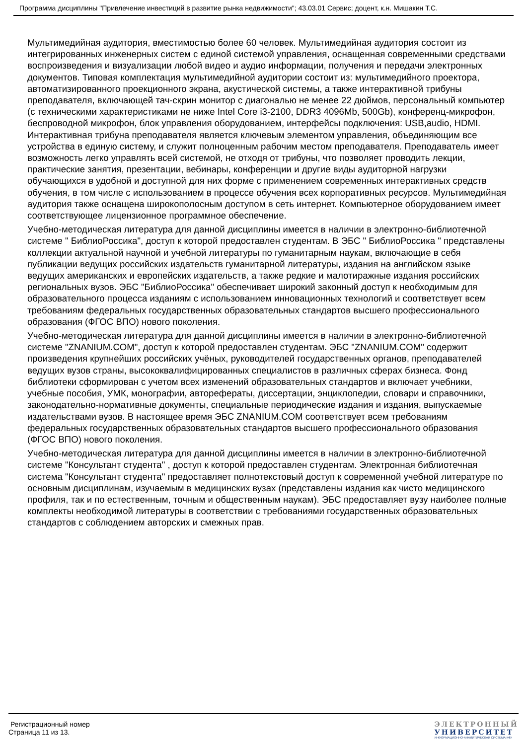Программа дисциплины "Привлечение инвестиций в развитие рынка недвижимости"; 43.03.01 Сервис; доцент, к.н. Мишакин Т.С.
Мультимедийная аудитория, вместимостью более 60 человек. Мультимедийная аудитория состоит из интегрированных инженерных систем с единой системой управления, оснащенная современными средствами воспроизведения и визуализации любой видео и аудио информации, получения и передачи электронных документов. Типовая комплектация мультимедийной аудитории состоит из: мультимедийного проектора, автоматизированного проекционного экрана, акустической системы, а также интерактивной трибуны преподавателя, включающей тач-скрин монитор с диагональю не менее 22 дюймов, персональный компьютер (с техническими характеристиками не ниже Intel Core i3-2100, DDR3 4096Mb, 500Gb), конференц-микрофон, беспроводной микрофон, блок управления оборудованием, интерфейсы подключения: USB,audio, HDMI. Интерактивная трибуна преподавателя является ключевым элементом управления, объединяющим все устройства в единую систему, и служит полноценным рабочим местом преподавателя. Преподаватель имеет возможность легко управлять всей системой, не отходя от трибуны, что позволяет проводить лекции, практические занятия, презентации, вебинары, конференции и другие виды аудиторной нагрузки обучающихся в удобной и доступной для них форме с применением современных интерактивных средств обучения, в том числе с использованием в процессе обучения всех корпоративных ресурсов. Мультимедийная аудитория также оснащена широкополосным доступом в сеть интернет. Компьютерное оборудованием имеет соответствующее лицензионное программное обеспечение.
Учебно-методическая литература для данной дисциплины имеется в наличии в электронно-библиотечной системе " БиблиоРоссика", доступ к которой предоставлен студентам. В ЭБС " БиблиоРоссика " представлены коллекции актуальной научной и учебной литературы по гуманитарным наукам, включающие в себя публикации ведущих российских издательств гуманитарной литературы, издания на английском языке ведущих американских и европейских издательств, а также редкие и малотиражные издания российских региональных вузов. ЭБС "БиблиоРоссика" обеспечивает широкий законный доступ к необходимым для образовательного процесса изданиям с использованием инновационных технологий и соответствует всем требованиям федеральных государственных образовательных стандартов высшего профессионального образования (ФГОС ВПО) нового поколения.
Учебно-методическая литература для данной дисциплины имеется в наличии в электронно-библиотечной системе "ZNANIUM.COM", доступ к которой предоставлен студентам. ЭБС "ZNANIUM.COM" содержит произведения крупнейших российских учёных, руководителей государственных органов, преподавателей ведущих вузов страны, высококвалифицированных специалистов в различных сферах бизнеса. Фонд библиотеки сформирован с учетом всех изменений образовательных стандартов и включает учебники, учебные пособия, УМК, монографии, авторефераты, диссертации, энциклопедии, словари и справочники, законодательно-нормативные документы, специальные периодические издания и издания, выпускаемые издательствами вузов. В настоящее время ЭБС ZNANIUM.COM соответствует всем требованиям федеральных государственных образовательных стандартов высшего профессионального образования (ФГОС ВПО) нового поколения.
Учебно-методическая литература для данной дисциплины имеется в наличии в электронно-библиотечной системе "Консультант студента" , доступ к которой предоставлен студентам. Электронная библиотечная система "Консультант студента" предоставляет полнотекстовый доступ к современной учебной литературе по основным дисциплинам, изучаемым в медицинских вузах (представлены издания как чисто медицинского профиля, так и по естественным, точным и общественным наукам). ЭБС предоставляет вузу наиболее полные комплекты необходимой литературы в соответствии с требованиями государственных образовательных стандартов с соблюдением авторских и смежных прав.
Регистрационный номер
Страница 11 из 13.
ЭЛЕКТРОННЫЙ
УНИВЕРСИТЕТ
ИНФОРМАЦИОННО-АНАЛИТИЧЕСКАЯ СИСТЕМА КФУ